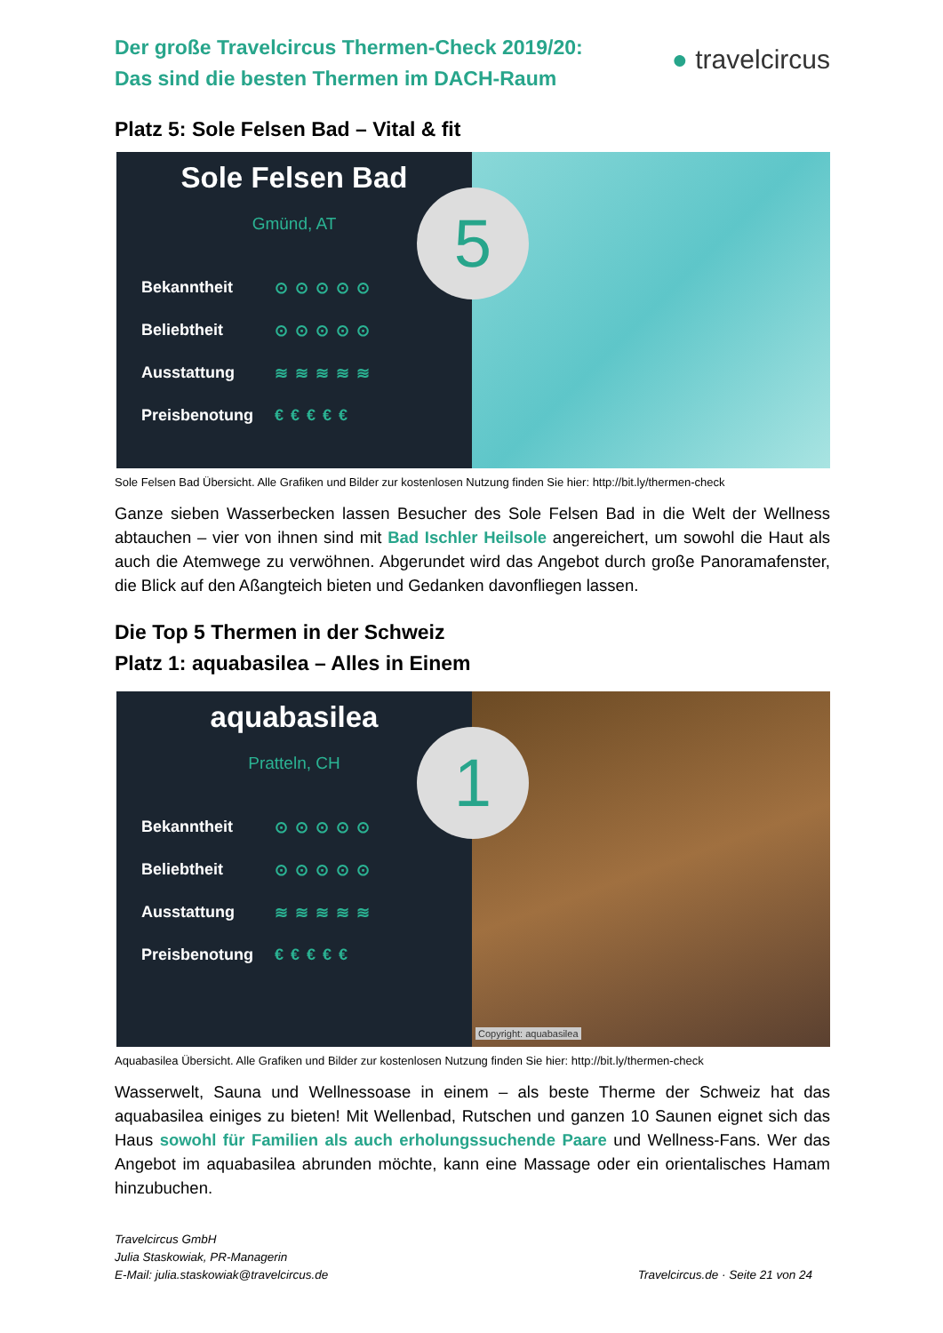Der große Travelcircus Thermen-Check 2019/20:
Das sind die besten Thermen im DACH-Raum
● travelcircus
Platz 5: Sole Felsen Bad – Vital & fit
Sole Felsen Bad
Gmünd, AT
Bekanntheit ⊙⊙⊙⊙⊙
Beliebtheit ⊙⊙⊙⊙⊙
Ausstattung ≋≋≋≋≋
Preisbenotung €€€€€
5
Sole Felsen Bad Übersicht. Alle Grafiken und Bilder zur kostenlosen Nutzung finden Sie hier: http://bit.ly/thermen-check
Ganze sieben Wasserbecken lassen Besucher des Sole Felsen Bad in die Welt der Wellness abtauchen – vier von ihnen sind mit Bad Ischler Heilsole angereichert, um sowohl die Haut als auch die Atemwege zu verwöhnen. Abgerundet wird das Angebot durch große Panoramafenster, die Blick auf den Aßangteich bieten und Gedanken davonfliegen lassen.
Die Top 5 Thermen in der Schweiz
Platz 1: aquabasilea – Alles in Einem
aquabasilea
Pratteln, CH
Bekanntheit ⊙⊙⊙⊙⊙
Beliebtheit ⊙⊙⊙⊙⊙
Ausstattung ≋≋≋≋≋
Preisbenotung €€€€€
1
Copyright: aquabasilea
Aquabasilea Übersicht. Alle Grafiken und Bilder zur kostenlosen Nutzung finden Sie hier: http://bit.ly/thermen-check
Wasserwelt, Sauna und Wellnessoase in einem – als beste Therme der Schweiz hat das aquabasilea einiges zu bieten! Mit Wellenbad, Rutschen und ganzen 10 Saunen eignet sich das Haus sowohl für Familien als auch erholungssuchende Paare und Wellness-Fans. Wer das Angebot im aquabasilea abrunden möchte, kann eine Massage oder ein orientalisches Hamam hinzubuchen.
Travelcircus GmbH
Julia Staskowiak, PR-Managerin
E-Mail: julia.staskowiak@travelcircus.de
Travelcircus.de · Seite 21 von 24